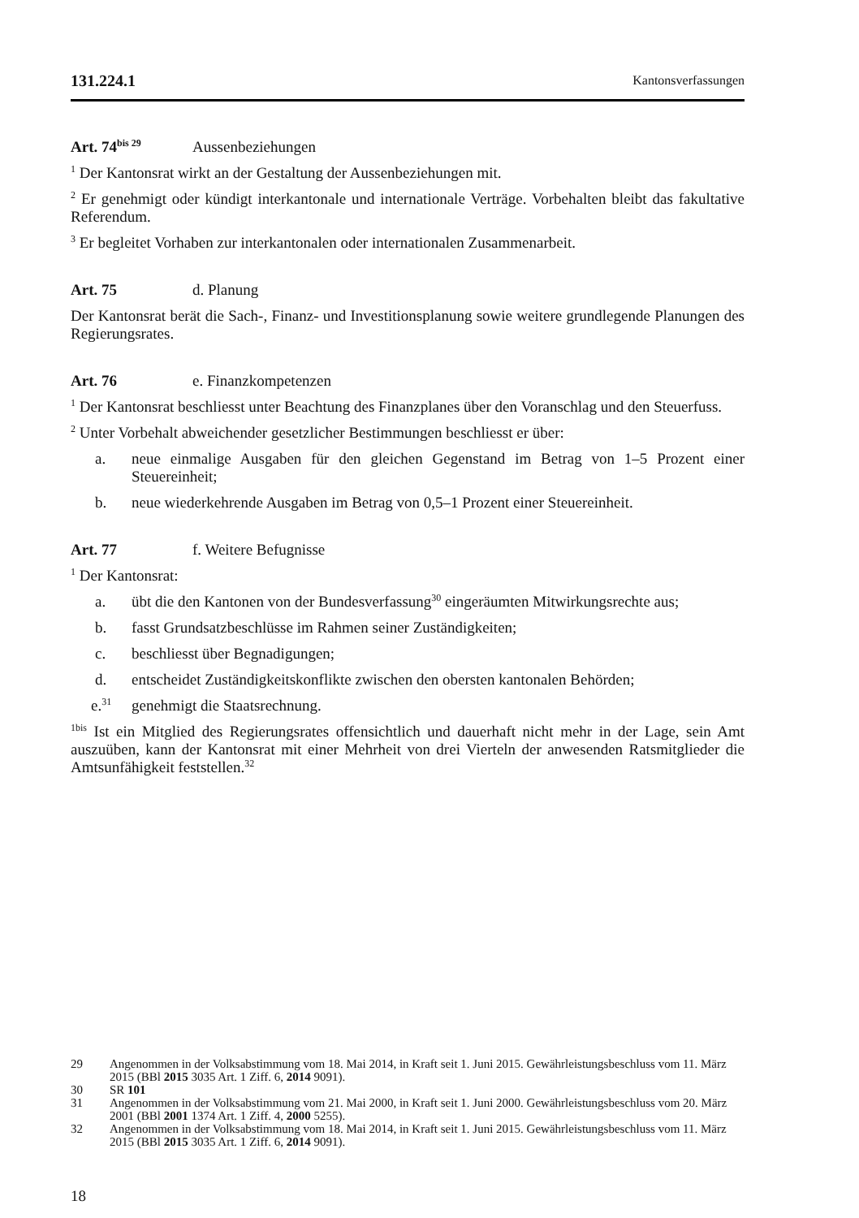131.224.1 Kantonsverfassungen
Art. 74<sup>bis 29</sup> Aussenbeziehungen
<sup>1</sup> Der Kantonsrat wirkt an der Gestaltung der Aussenbeziehungen mit.
<sup>2</sup> Er genehmigt oder kündigt interkantonale und internationale Verträge. Vorbehalten bleibt das fakultative Referendum.
<sup>3</sup> Er begleitet Vorhaben zur interkantonalen oder internationalen Zusammenarbeit.
Art. 75 d. Planung
Der Kantonsrat berät die Sach-, Finanz- und Investitionsplanung sowie weitere grundlegende Planungen des Regierungsrates.
Art. 76 e. Finanzkompetenzen
<sup>1</sup> Der Kantonsrat beschliesst unter Beachtung des Finanzplanes über den Voranschlag und den Steuerfuss.
<sup>2</sup> Unter Vorbehalt abweichender gesetzlicher Bestimmungen beschliesst er über:
a. neue einmalige Ausgaben für den gleichen Gegenstand im Betrag von 1–5 Prozent einer Steuereinheit;
b. neue wiederkehrende Ausgaben im Betrag von 0,5–1 Prozent einer Steuereinheit.
Art. 77 f. Weitere Befugnisse
<sup>1</sup> Der Kantonsrat:
a. übt die den Kantonen von der Bundesverfassung<sup>30</sup> eingeräumten Mitwirkungsrechte aus;
b. fasst Grundsatzbeschlüsse im Rahmen seiner Zuständigkeiten;
c. beschliesst über Begnadigungen;
d. entscheidet Zuständigkeitskonflikte zwischen den obersten kantonalen Behörden;
e.<sup>31</sup> genehmigt die Staatsrechnung.
<sup>1bis</sup> Ist ein Mitglied des Regierungsrates offensichtlich und dauerhaft nicht mehr in der Lage, sein Amt auszuüben, kann der Kantonsrat mit einer Mehrheit von drei Vierteln der anwesenden Ratsmitglieder die Amtsunfähigkeit feststellen.<sup>32</sup>
29 Angenommen in der Volksabstimmung vom 18. Mai 2014, in Kraft seit 1. Juni 2015. Gewährleistungsbeschluss vom 11. März 2015 (BBl 2015 3035 Art. 1 Ziff. 6, 2014 9091).
30 SR 101
31 Angenommen in der Volksabstimmung vom 21. Mai 2000, in Kraft seit 1. Juni 2000. Gewährleistungsbeschluss vom 20. März 2001 (BBl 2001 1374 Art. 1 Ziff. 4, 2000 5255).
32 Angenommen in der Volksabstimmung vom 18. Mai 2014, in Kraft seit 1. Juni 2015. Gewährleistungsbeschluss vom 11. März 2015 (BBl 2015 3035 Art. 1 Ziff. 6, 2014 9091).
18